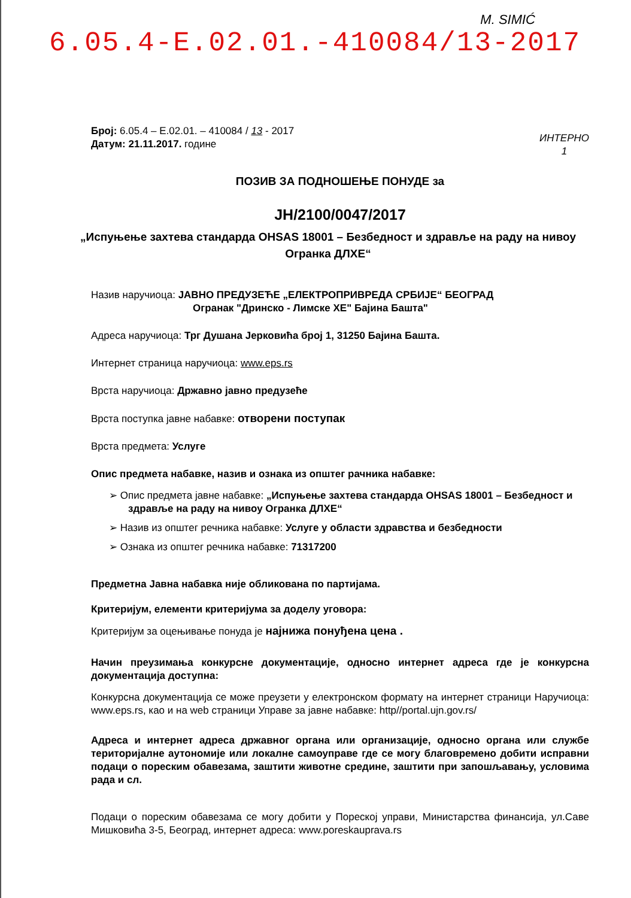M. SIMIĆ
6.05.4-E.02.01.-410084/13-2017
Број: 6.05.4 – Е.02.01. – 410084 / 13 - 2017
Датум: 21.11.2017. године
ИНТЕРНО
1
ПОЗИВ ЗА ПОДНОШЕЊЕ ПОНУДЕ за
JН/2100/0047/2017
„Испуњење захтева стандарда OHSAS 18001 – Безбедност и здравље на раду на нивоу Огранка ДЛХЕ“
Назив наручиоца: ЈАВНО ПРЕДУЗЕЋЕ „ЕЛЕКТРОПРИВРЕДА СРБИЈЕ“ БЕОГРАД
Огранак "Дринско - Лимске ХЕ" Бајина Башта"
Адреса наручиоца: Трг Душана Јерковића број 1, 31250 Бајина Башта.
Интернет страница наручиоца: www.eps.rs
Врста наручиоца: Државно јавно предузеће
Врста поступка јавне набавке: отворени поступак
Врста предмета: Услуге
Опис предмета набавке, назив и ознака из општег рачника набавке:
➢ Опис предмета јавне набавке: „Испуњење захтева стандарда OHSAS 18001 – Безбедност и здравље на раду на нивоу Огранка ДЛХЕ“
➢ Назив из општег речника набавке: Услуге у области здравства и безбедности
➢ Ознака из општег речника набавке: 71317200
Предметна Јавна набавка није обликована по партијама.
Критеријум, елементи критеријума за доделу уговора:
Критеријум за оцењивање понуда је најнижа понуђена цена .
Начин преузимања конкурсне документације, односно интернет адреса где је конкурсна документација доступна:
Конкурсна документација се може преузети у електронском формату на интернет страници Наручиоца: www.eps.rs, као и на web страници Управе за јавне набавке: http//portal.ujn.gov.rs/
Адреса и интернет адреса државног органа или организације, односно органа или службе територијалне аутономије или локалне самоуправе где се могу благовремено добити исправни подаци о пореским обавезама, заштити животне средине, заштити при запошљавању, условима рада и сл.
Подаци о пореским обавезама се могу добити у Пореској управи, Министарства финансија, ул.Саве Мишковића 3-5, Београд, интернет адреса: www.poreskauprava.rs